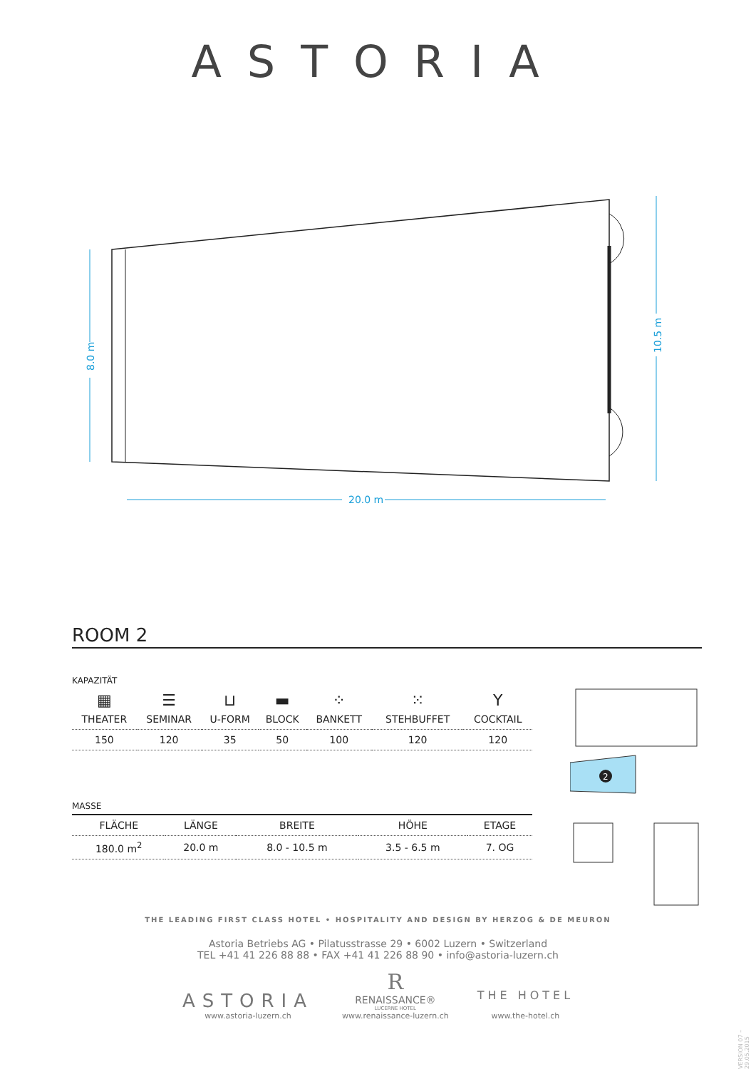ASTORIA
8.0 m
10.5 m
20.0 m
ROOM 2
KAPAZITÄT
| ▦ | ☰ | ⊔ | ▬ | ⁘ | ⁙ | Y |
| THEATER | SEMINAR | U-FORM | BLOCK | BANKETT | STEHBUFFET | COCKTAIL |
| 150 | 120 | 35 | 50 | 100 | 120 | 120 |
MASSE
| FLÄCHE | LÄNGE | BREITE | HÖHE | ETAGE |
| --- | --- | --- | --- | --- |
| 180.0 m<sup>2</sup> | 20.0 m | 8.0 - 10.5 m | 3.5 - 6.5 m | 7. OG |
2
THE LEADING FIRST CLASS HOTEL • HOSPITALITY AND DESIGN BY HERZOG & DE MEURON
Astoria Betriebs AG • Pilatusstrasse 29 • 6002 Luzern • Switzerland
TEL +41 41 226 88 88 • FAX +41 41 226 88 90 • info@astoria-luzern.ch
ASTORIA
www.astoria-luzern.ch
R
RENAISSANCE®
LUCERNE HOTEL
www.renaissance-luzern.ch
THE HOTEL
www.the-hotel.ch
VERSION 07 – 29.05.2015